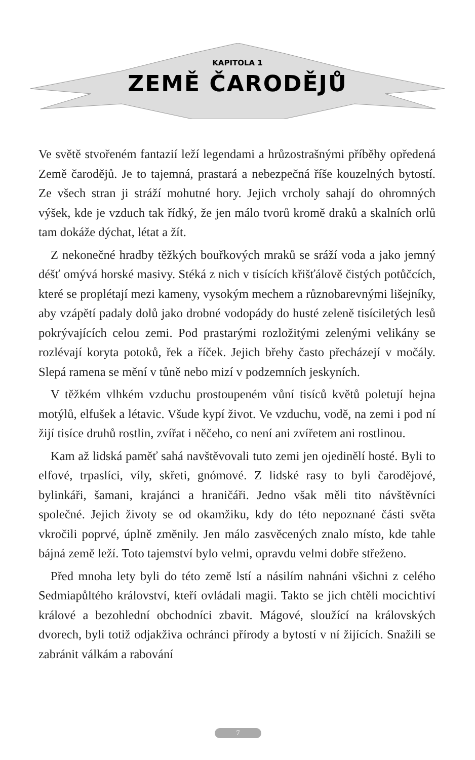KAPITOLA 1
ZEMĚ ČARODĚJŮ
Ve světě stvořeném fantazií leží legendami a hrůzostrašnými příběhy opředená Země čarodějů. Je to tajemná, prastará a nebezpečná říše kouzelných bytostí. Ze všech stran ji stráží mohutné hory. Jejich vrcholy sahají do ohromných výšek, kde je vzduch tak řídký, že jen málo tvorů kromě draků a skalních orlů tam dokáže dýchat, létat a žít.
Z nekonečné hradby těžkých bouřkových mraků se sráží voda a jako jemný déšť omývá horské masivy. Stéká z nich v tisících křišťálově čistých potůčcích, které se proplétají mezi kameny, vysokým mechem a různobarevnými lišejníky, aby vzápětí padaly dolů jako drobné vodopády do husté zeleně tisíciletých lesů pokrývajících celou zemi. Pod prastarými rozložitými zelenými velikány se rozlévají koryta potoků, řek a říček. Jejich břehy často přecházejí v močály. Slepá ramena se mění v tůně nebo mizí v podzemních jeskyních.
V těžkém vlhkém vzduchu prostoupeném vůní tisíců květů poletují hejna motýlů, elfušek a létavic. Všude kypí život. Ve vzduchu, vodě, na zemi i pod ní žijí tisíce druhů rostlin, zvířat i něčeho, co není ani zvířetem ani rostlinou.
Kam až lidská paměť sahá navštěvovali tuto zemi jen ojedinělí hosté. Byli to elfové, trpaslíci, víly, skřeti, gnómové. Z lidské rasy to byli čarodějové, bylinkáři, šamani, krajánci a hraničáři. Jedno však měli tito návštěvníci společné. Jejich životy se od okamžiku, kdy do této nepoznané části světa vkročili poprvé, úplně změnily. Jen málo zasvěcených znalo místo, kde tahle bájná země leží. Toto tajemství bylo velmi, opravdu velmi dobře střeženo.
Před mnoha lety byli do této země lstí a násilím nahnáni všichni z celého Sedmiapůltého království, kteří ovládali magii. Takto se jich chtěli mocichtiví králové a bezohlední obchodníci zbavit. Mágové, sloužící na královských dvorech, byli totiž odjakživa ochránci přírody a bytostí v ní žijících. Snažili se zabránit válkám a rabování
7